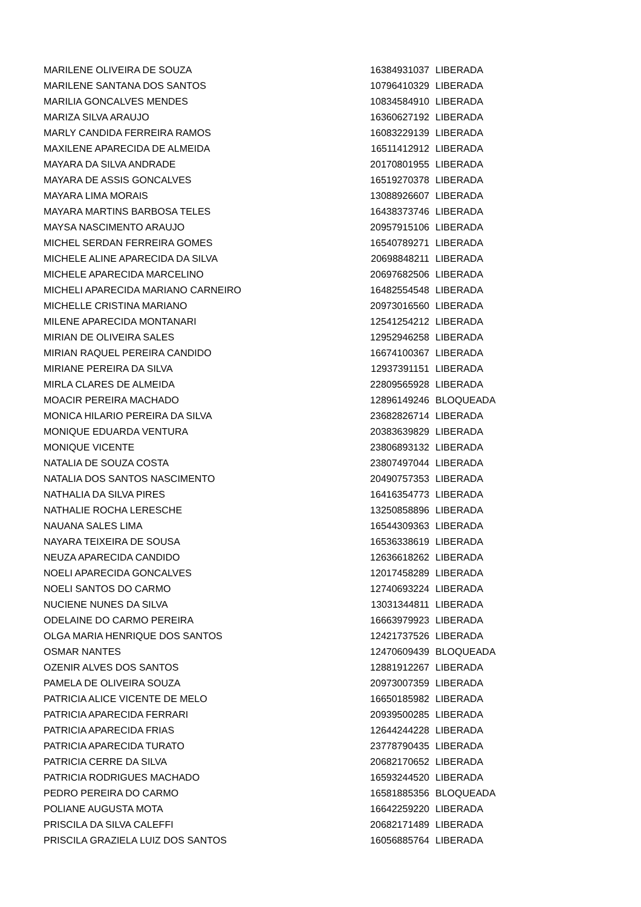| MARILENE OLIVEIRA DE SOUZA | 16384931037 | LIBERADA |
| MARILENE SANTANA DOS SANTOS | 10796410329 | LIBERADA |
| MARILIA GONCALVES MENDES | 10834584910 | LIBERADA |
| MARIZA SILVA ARAUJO | 16360627192 | LIBERADA |
| MARLY CANDIDA FERREIRA RAMOS | 16083229139 | LIBERADA |
| MAXILENE APARECIDA DE ALMEIDA | 16511412912 | LIBERADA |
| MAYARA DA SILVA ANDRADE | 20170801955 | LIBERADA |
| MAYARA DE ASSIS GONCALVES | 16519270378 | LIBERADA |
| MAYARA LIMA MORAIS | 13088926607 | LIBERADA |
| MAYARA MARTINS BARBOSA TELES | 16438373746 | LIBERADA |
| MAYSA NASCIMENTO ARAUJO | 20957915106 | LIBERADA |
| MICHEL SERDAN FERREIRA GOMES | 16540789271 | LIBERADA |
| MICHELE ALINE APARECIDA DA SILVA | 20698848211 | LIBERADA |
| MICHELE APARECIDA MARCELINO | 20697682506 | LIBERADA |
| MICHELI APARECIDA MARIANO CARNEIRO | 16482554548 | LIBERADA |
| MICHELLE CRISTINA MARIANO | 20973016560 | LIBERADA |
| MILENE APARECIDA MONTANARI | 12541254212 | LIBERADA |
| MIRIAN DE OLIVEIRA SALES | 12952946258 | LIBERADA |
| MIRIAN RAQUEL PEREIRA CANDIDO | 16674100367 | LIBERADA |
| MIRIANE PEREIRA DA SILVA | 12937391151 | LIBERADA |
| MIRLA CLARES DE ALMEIDA | 22809565928 | LIBERADA |
| MOACIR PEREIRA MACHADO | 12896149246 | BLOQUEADA |
| MONICA HILARIO PEREIRA DA SILVA | 23682826714 | LIBERADA |
| MONIQUE EDUARDA VENTURA | 20383639829 | LIBERADA |
| MONIQUE VICENTE | 23806893132 | LIBERADA |
| NATALIA DE SOUZA COSTA | 23807497044 | LIBERADA |
| NATALIA DOS SANTOS NASCIMENTO | 20490757353 | LIBERADA |
| NATHALIA DA SILVA PIRES | 16416354773 | LIBERADA |
| NATHALIE ROCHA LERESCHE | 13250858896 | LIBERADA |
| NAUANA SALES LIMA | 16544309363 | LIBERADA |
| NAYARA TEIXEIRA DE SOUSA | 16536338619 | LIBERADA |
| NEUZA APARECIDA CANDIDO | 12636618262 | LIBERADA |
| NOELI APARECIDA GONCALVES | 12017458289 | LIBERADA |
| NOELI SANTOS DO CARMO | 12740693224 | LIBERADA |
| NUCIENE NUNES DA SILVA | 13031344811 | LIBERADA |
| ODELAINE DO CARMO PEREIRA | 16663979923 | LIBERADA |
| OLGA MARIA HENRIQUE DOS SANTOS | 12421737526 | LIBERADA |
| OSMAR NANTES | 12470609439 | BLOQUEADA |
| OZENIR ALVES DOS SANTOS | 12881912267 | LIBERADA |
| PAMELA DE OLIVEIRA SOUZA | 20973007359 | LIBERADA |
| PATRICIA ALICE VICENTE DE MELO | 16650185982 | LIBERADA |
| PATRICIA APARECIDA FERRARI | 20939500285 | LIBERADA |
| PATRICIA APARECIDA FRIAS | 12644244228 | LIBERADA |
| PATRICIA APARECIDA TURATO | 23778790435 | LIBERADA |
| PATRICIA CERRE DA SILVA | 20682170652 | LIBERADA |
| PATRICIA RODRIGUES MACHADO | 16593244520 | LIBERADA |
| PEDRO PEREIRA DO CARMO | 16581885356 | BLOQUEADA |
| POLIANE AUGUSTA MOTA | 16642259220 | LIBERADA |
| PRISCILA DA SILVA CALEFFI | 20682171489 | LIBERADA |
| PRISCILA GRAZIELA LUIZ DOS SANTOS | 16056885764 | LIBERADA |